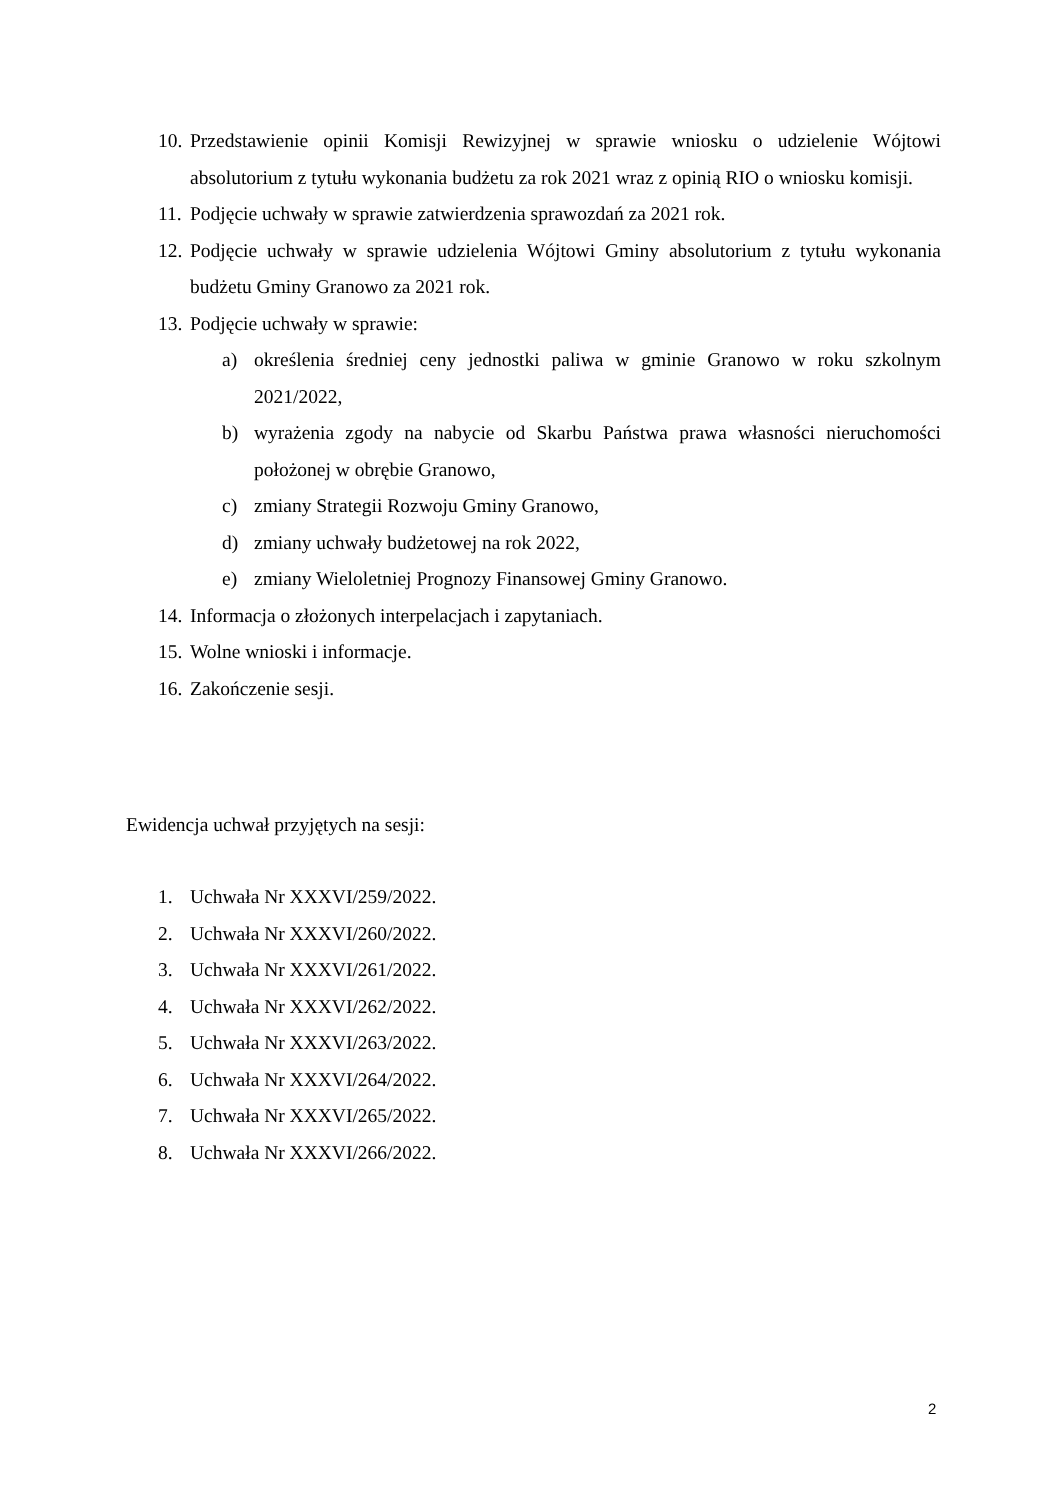10. Przedstawienie opinii Komisji Rewizyjnej w sprawie wniosku o udzielenie Wójtowi absolutorium z tytułu wykonania budżetu za rok 2021 wraz z opinią RIO o wniosku komisji.
11. Podjęcie uchwały w sprawie zatwierdzenia sprawozdań za 2021 rok.
12. Podjęcie uchwały w sprawie udzielenia Wójtowi Gminy absolutorium z tytułu wykonania budżetu Gminy Granowo za 2021 rok.
13. Podjęcie uchwały w sprawie:
a) określenia średniej ceny jednostki paliwa w gminie Granowo w roku szkolnym 2021/2022,
b) wyrażenia zgody na nabycie od Skarbu Państwa prawa własności nieruchomości położonej w obrębie Granowo,
c) zmiany Strategii Rozwoju Gminy Granowo,
d) zmiany uchwały budżetowej na rok 2022,
e) zmiany Wieloletniej Prognozy Finansowej Gminy Granowo.
14. Informacja o złożonych interpelacjach i zapytaniach.
15. Wolne wnioski i informacje.
16. Zakończenie sesji.
Ewidencja uchwał przyjętych na sesji:
1. Uchwała Nr XXXVI/259/2022.
2. Uchwała Nr XXXVI/260/2022.
3. Uchwała Nr XXXVI/261/2022.
4. Uchwała Nr XXXVI/262/2022.
5. Uchwała Nr XXXVI/263/2022.
6. Uchwała Nr XXXVI/264/2022.
7. Uchwała Nr XXXVI/265/2022.
8. Uchwała Nr XXXVI/266/2022.
2